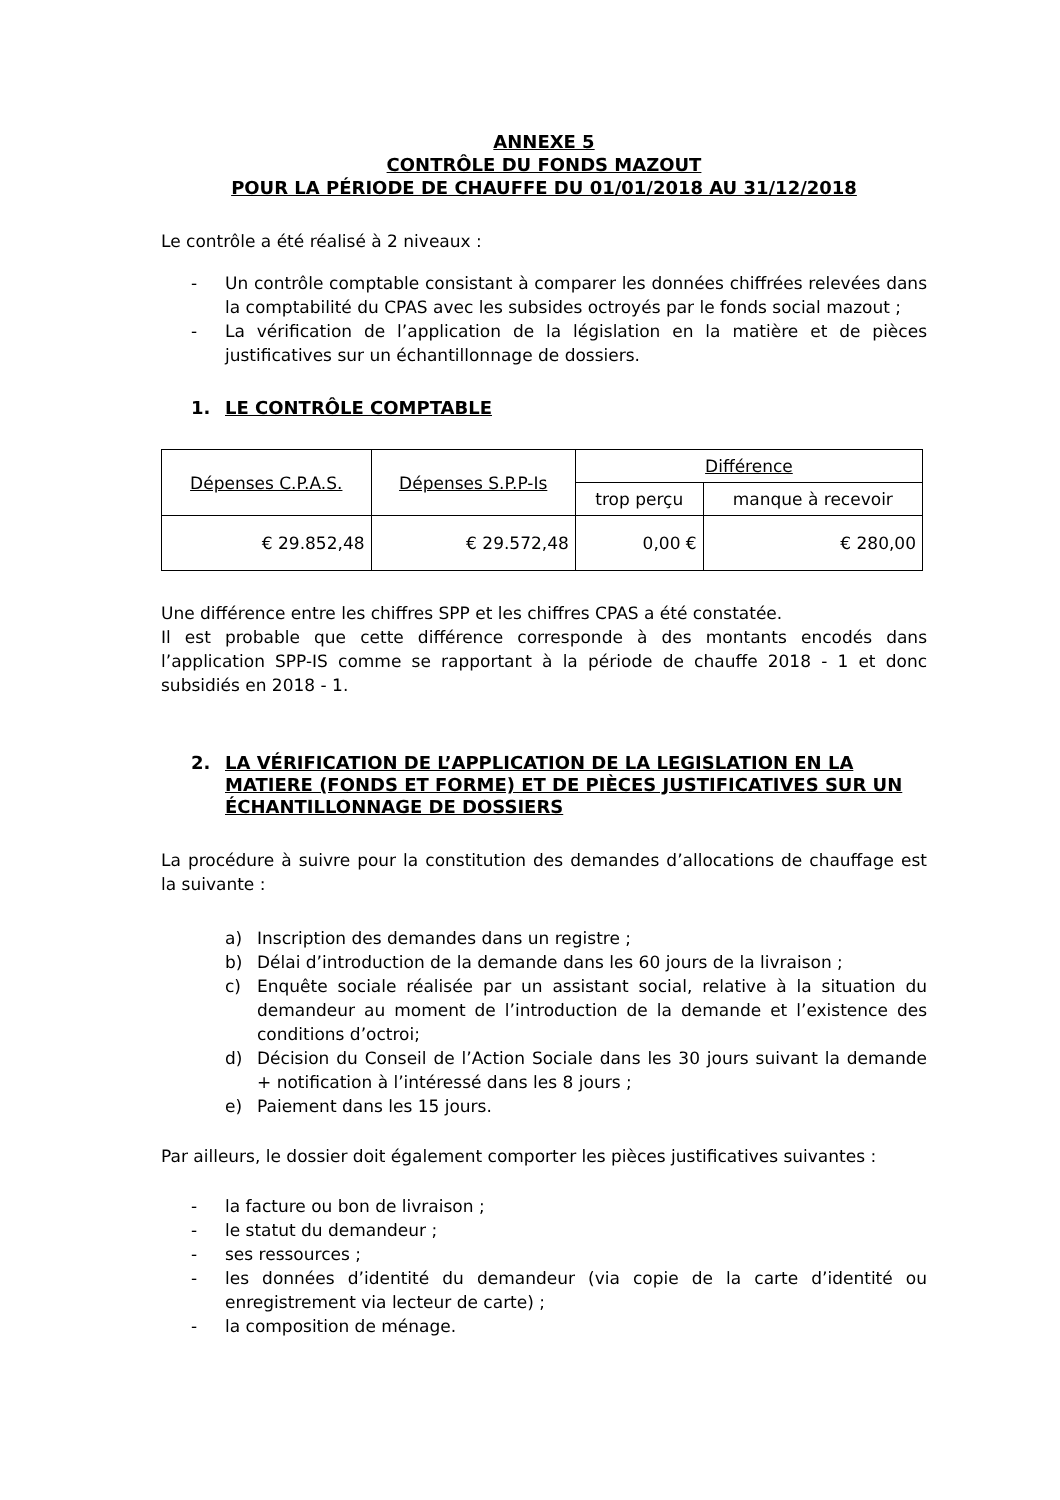ANNEXE 5
CONTRÔLE DU FONDS MAZOUT
POUR LA PÉRIODE DE CHAUFFE DU 01/01/2018 AU 31/12/2018
Le contrôle a été réalisé à 2 niveaux :
- Un contrôle comptable consistant à comparer les données chiffrées relevées dans la comptabilité du CPAS avec les subsides octroyés par le fonds social mazout ;
- La vérification de l’application de la législation en la matière et de pièces justificatives sur un échantillonnage de dossiers.
1. LE CONTRÔLE COMPTABLE
| Dépenses C.P.A.S. | Dépenses S.P.P-Is | Différence | |
| --- | --- | --- | --- |
| | | trop perçu | manque à recevoir |
| € 29.852,48 | € 29.572,48 | 0,00 € | € 280,00 |
Une différence entre les chiffres SPP et les chiffres CPAS a été constatée.
Il est probable que cette différence corresponde à des montants encodés dans l’application SPP-IS comme se rapportant à la période de chauffe 2018 - 1 et donc subsidiés en 2018 - 1.
2. LA VÉRIFICATION DE L’APPLICATION DE LA LEGISLATION EN LA MATIERE (FONDS ET FORME) ET DE PIÈCES JUSTIFICATIVES SUR UN ÉCHANTILLONNAGE DE DOSSIERS
La procédure à suivre pour la constitution des demandes d’allocations de chauffage est la suivante :
a) Inscription des demandes dans un registre ;
b) Délai d’introduction de la demande dans les 60 jours de la livraison ;
c) Enquête sociale réalisée par un assistant social, relative à la situation du demandeur au moment de l’introduction de la demande et l’existence des conditions d’octroi;
d) Décision du Conseil de l’Action Sociale dans les 30 jours suivant la demande + notification à l’intéressé dans les 8 jours ;
e) Paiement dans les 15 jours.
Par ailleurs, le dossier doit également comporter les pièces justificatives suivantes :
- la facture ou bon de livraison ;
- le statut du demandeur ;
- ses ressources ;
- les données d’identité du demandeur (via copie de la carte d’identité ou enregistrement via lecteur de carte) ;
- la composition de ménage.